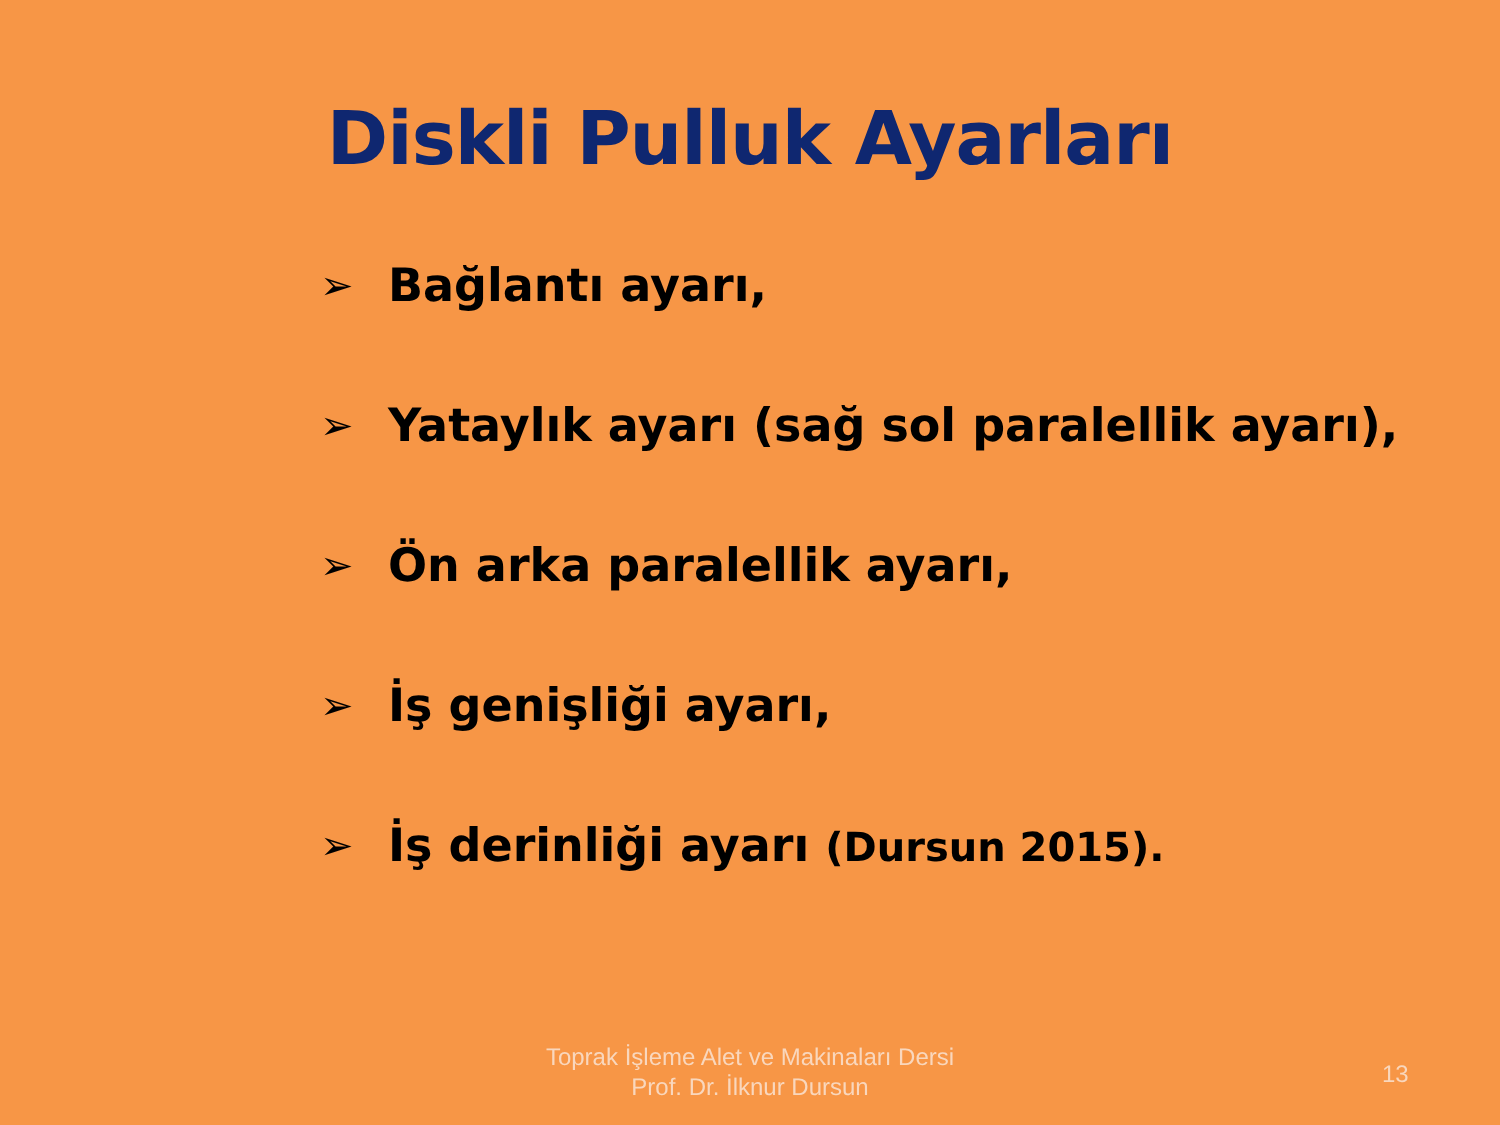Diskli Pulluk Ayarları
➢ Bağlantı ayarı,
➢ Yataylık ayarı (sağ sol paralellik ayarı),
➢ Ön arka paralellik ayarı,
➢ İş genişliği ayarı,
➢ İş derinliği ayarı (Dursun 2015).
Toprak İşleme Alet ve Makinaları Dersi
Prof. Dr. İlknur Dursun
13